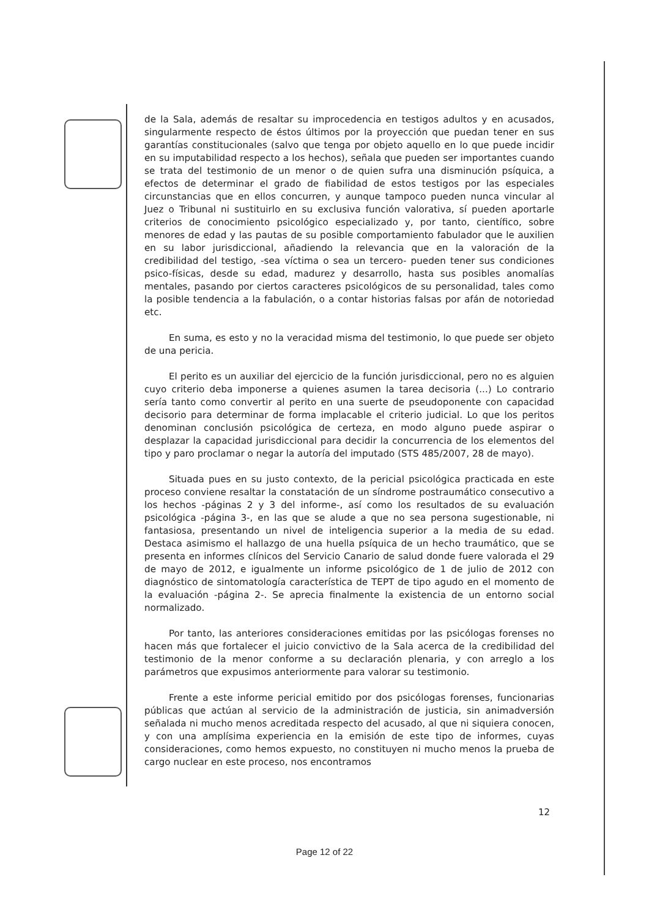de la Sala, además de resaltar su improcedencia en testigos adultos y en acusados, singularmente respecto de éstos últimos por la proyección que puedan tener en sus garantías constitucionales (salvo que tenga por objeto aquello en lo que puede incidir en su imputabilidad respecto a los hechos), señala que pueden ser importantes cuando se trata del testimonio de un menor o de quien sufra una disminución psíquica, a efectos de determinar el grado de fiabilidad de estos testigos por las especiales circunstancias que en ellos concurren, y aunque tampoco pueden nunca vincular al Juez o Tribunal ni sustituirlo en su exclusiva función valorativa, sí pueden aportarle criterios de conocimiento psicológico especializado y, por tanto, científico, sobre menores de edad y las pautas de su posible comportamiento fabulador que le auxilien en su labor jurisdiccional, añadiendo la relevancia que en la valoración de la credibilidad del testigo, -sea víctima o sea un tercero- pueden tener sus condiciones psico-físicas, desde su edad, madurez y desarrollo, hasta sus posibles anomalías mentales, pasando por ciertos caracteres psicológicos de su personalidad, tales como la posible tendencia a la fabulación, o a contar historias falsas por afán de notoriedad etc.
En suma, es esto y no la veracidad misma del testimonio, lo que puede ser objeto de una pericia.
El perito es un auxiliar del ejercicio de la función jurisdiccional, pero no es alguien cuyo criterio deba imponerse a quienes asumen la tarea decisoria (...) Lo contrario sería tanto como convertir al perito en una suerte de pseudoponente con capacidad decisorio para determinar de forma implacable el criterio judicial. Lo que los peritos denominan conclusión psicológica de certeza, en modo alguno puede aspirar o desplazar la capacidad jurisdiccional para decidir la concurrencia de los elementos del tipo y paro proclamar o negar la autoría del imputado (STS 485/2007, 28 de mayo).
Situada pues en su justo contexto, de la pericial psicológica practicada en este proceso conviene resaltar la constatación de un síndrome postraumático consecutivo a los hechos -páginas 2 y 3 del informe-, así como los resultados de su evaluación psicológica -página 3-, en las que se alude a que no sea persona sugestionable, ni fantasiosa, presentando un nivel de inteligencia superior a la media de su edad. Destaca asimismo el hallazgo de una huella psíquica de un hecho traumático, que se presenta en informes clínicos del Servicio Canario de salud donde fuere valorada el 29 de mayo de 2012, e igualmente un informe psicológico de 1 de julio de 2012 con diagnóstico de sintomatología característica de TEPT de tipo agudo en el momento de la evaluación -página 2-. Se aprecia finalmente la existencia de un entorno social normalizado.
Por tanto, las anteriores consideraciones emitidas por las psicólogas forenses no hacen más que fortalecer el juicio convictivo de la Sala acerca de la credibilidad del testimonio de la menor conforme a su declaración plenaria, y con arreglo a los parámetros que expusimos anteriormente para valorar su testimonio.
Frente a este informe pericial emitido por dos psicólogas forenses, funcionarias públicas que actúan al servicio de la administración de justicia, sin animadversión señalada ni mucho menos acreditada respecto del acusado, al que ni siquiera conocen, y con una amplísima experiencia en la emisión de este tipo de informes, cuyas consideraciones, como hemos expuesto, no constituyen ni mucho menos la prueba de cargo nuclear en este proceso, nos encontramos
12
Page 12 of 22